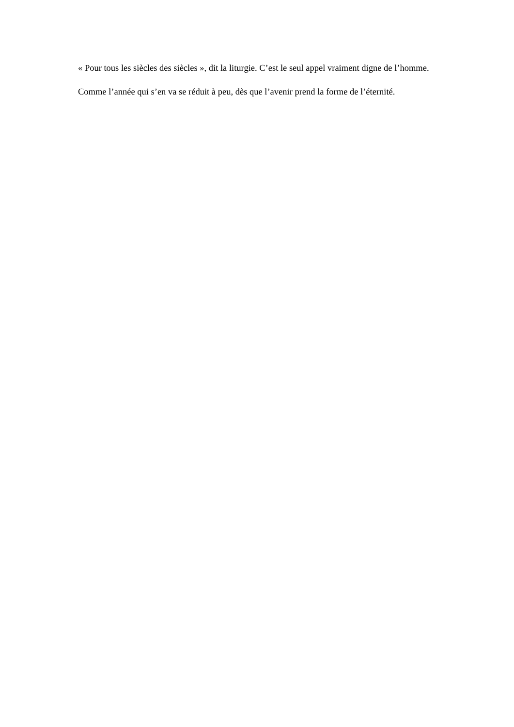« Pour tous les siècles des siècles », dit la liturgie. C’est le seul appel vraiment digne de l’homme.
Comme l’année qui s’en va se réduit à peu, dès que l’avenir prend la forme de l’éternité.